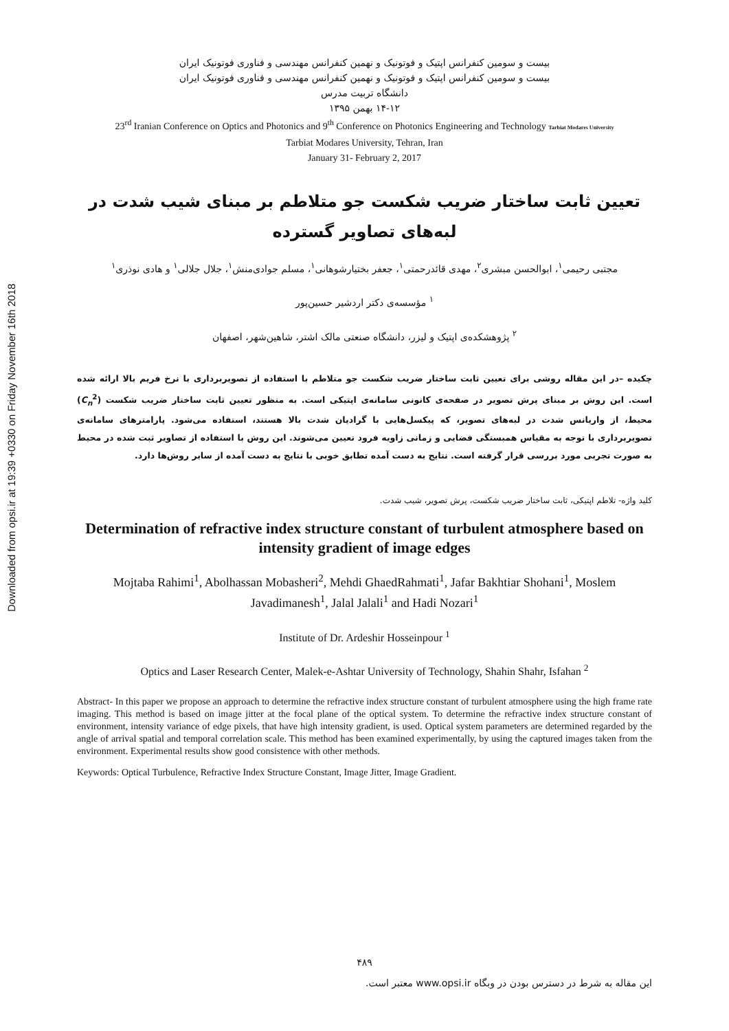Downloaded from opsi.ir at 19:39 +0330 on Friday November 16th 2018
بیست و سومین کنفرانس اپتیک و فوتونیک و نهمین کنفرانس مهندسی و فناوری فوتونیک ایران
بیست و سومین کنفرانس اپتیک و فوتونیک و نهمین کنفرانس مهندسی و فناوری فوتونیک ایران
دانشگاه تربیت مدرس
۱۴-۱۲ بهمن ۱۳۹۵
23<sup>rd</sup> Iranian Conference on Optics and Photonics and 9<sup>th</sup> Conference on Photonics Engineering and Technology Tarbiat Modares University
Tarbiat Modares University, Tehran, Iran
January 31- February 2, 2017
تعیین ثابت ساختار ضریب شکست جو متلاطم بر مبنای شیب شدت در لبه‌های تصاویر گسترده
مجتبی رحیمی<sup>۱</sup>، ابوالحسن مبشری<sup>۲</sup>، مهدی قائدرحمتی<sup>۱</sup>، جعفر بختیارشوهانی<sup>۱</sup>، مسلم جوادی‌منش<sup>۱</sup>، جلال جلالی<sup>۱</sup> و هادی نوذری<sup>۱</sup>
<sup>۱</sup> مؤسسه‌ی دکتر اردشیر حسین‌پور
<sup>۲</sup> پژوهشکده‌ی اپتیک و لیزر، دانشگاه صنعتی مالک اشتر، شاهین‌شهر، اصفهان
چکیده –در این مقاله روشی برای تعیین ثابت ساختار ضریب شکست جو متلاطم با استفاده از تصویربرداری با نرخ فریم بالا ارائه شده است. این روش بر مبنای پرش تصویر در صفحه‌ی کانونی سامانه‌ی اپتیکی است. به منظور تعیین ثابت ساختار ضریب شکست (C<sub>n</sub><sup>2</sup>) محیط، از واریانس شدت در لبه‌های تصویر، که پیکسل‌هایی با گرادیان شدت بالا هستند، استفاده می‌شود. پارامترهای سامانه‌ی تصویربرداری با توجه به مقیاس همبستگی فضایی و زمانی زاویه فرود تعیین می‌شوند. این روش با استفاده از تصاویر ثبت شده در محیط به صورت تجربی مورد بررسی قرار گرفته است. نتایج به دست آمده تطابق خوبی با نتایج به دست آمده از سایر روش‌ها دارد.
کلید واژه- تلاطم اپتیکی، ثابت ساختار ضریب شکست، پرش تصویر، شیب شدت.
Determination of refractive index structure constant of turbulent atmosphere based on intensity gradient of image edges
Mojtaba Rahimi<sup>1</sup>, Abolhassan Mobasheri<sup>2</sup>, Mehdi GhaedRahmati<sup>1</sup>, Jafar Bakhtiar Shohani<sup>1</sup>, Moslem Javadimanesh<sup>1</sup>, Jalal Jalali<sup>1</sup> and Hadi Nozari<sup>1</sup>
Institute of Dr. Ardeshir Hosseinpour <sup>1</sup>
Optics and Laser Research Center, Malek-e-Ashtar University of Technology, Shahin Shahr, Isfahan <sup>2</sup>
Abstract- In this paper we propose an approach to determine the refractive index structure constant of turbulent atmosphere using the high frame rate imaging. This method is based on image jitter at the focal plane of the optical system. To determine the refractive index structure constant of environment, intensity variance of edge pixels, that have high intensity gradient, is used. Optical system parameters are determined regarded by the angle of arrival spatial and temporal correlation scale. This method has been examined experimentally, by using the captured images taken from the environment. Experimental results show good consistence with other methods.
Keywords: Optical Turbulence, Refractive Index Structure Constant, Image Jitter, Image Gradient.
۴۸۹
این مقاله به شرط در دسترس بودن در وبگاه www.opsi.ir معتبر است.